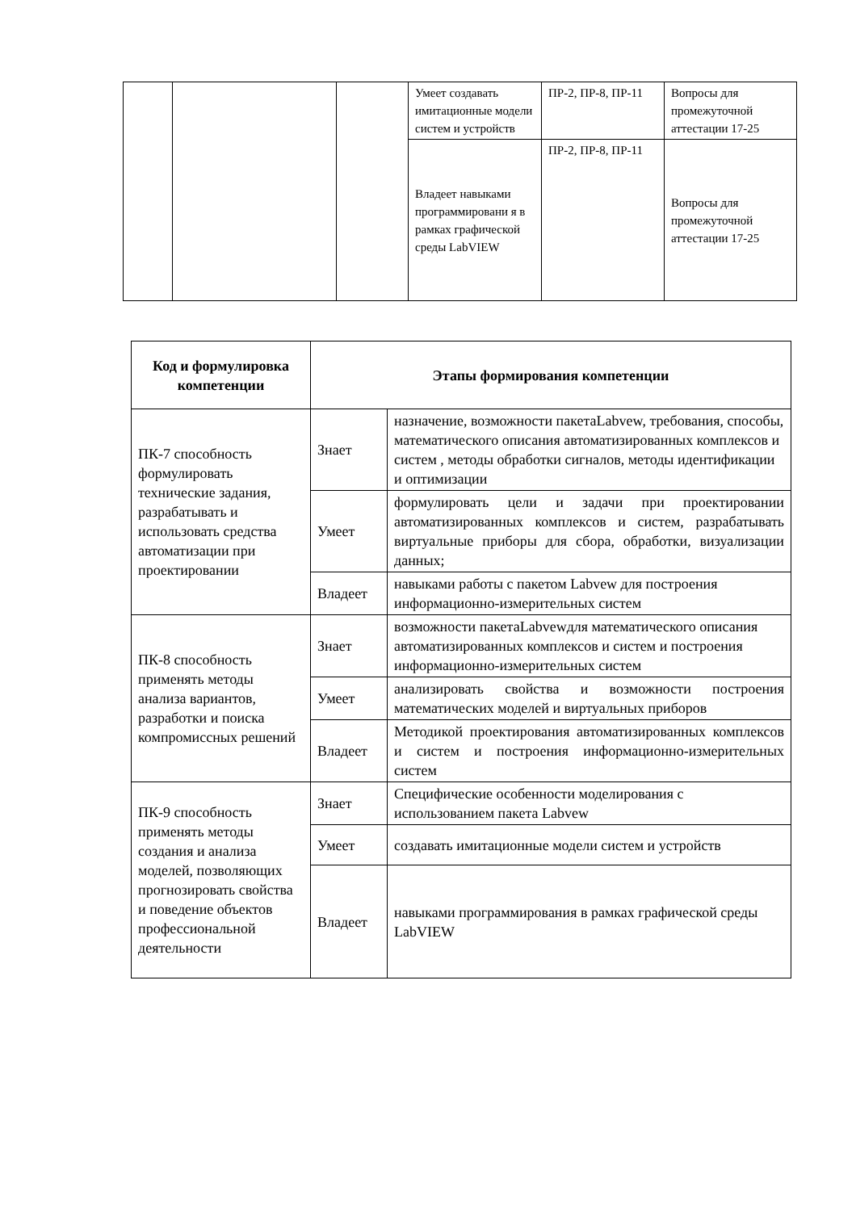| | | | Умеет создавать имитационные модели систем и устройств | ПР-2, ПР-8, ПР-11 | Вопросы для промежуточной аттестации 17-25 |
| | | | Владеет навыками программировани я в рамках графической среды LabVIEW | ПР-2, ПР-8, ПР-11 | Вопросы для промежуточной аттестации 17-25 |
| Код и формулировка компетенции | Этапы формирования компетенции | |
| --- | --- | --- |
| ПК-7 способность формулировать технические задания, разрабатывать и использовать средства автоматизации при проектировании | Знает | назначение, возможности пакетаLabvew, требования, способы, математического описания автоматизированных комплексов и систем , методы обработки сигналов, методы идентификации и оптимизации |
| | Умеет | формулировать цели и задачи при проектировании автоматизированных комплексов и систем, разрабатывать виртуальные приборы для сбора, обработки, визуализации данных; |
| | Владеет | навыками работы с пакетом Labvew для построения информационно-измерительных систем |
| ПК-8 способность применять методы анализа вариантов, разработки и поиска компромиссных решений | Знает | возможности пакетаLabvewдля математического описания автоматизированных комплексов и систем и построения информационно-измерительных систем |
| | Умеет | анализировать свойства и возможности построения математических моделей и виртуальных приборов |
| | Владеет | Методикой проектирования автоматизированных комплексов и систем и построения информационно-измерительных систем |
| ПК-9 способность применять методы создания и анализа моделей, позволяющих прогнозировать свойства и поведение объектов профессиональной деятельности | Знает | Специфические особенности моделирования с использованием пакета Labvew |
| | Умеет | создавать имитационные модели систем и устройств |
| | Владеет | навыками программирования в рамках графической среды LabVIEW |